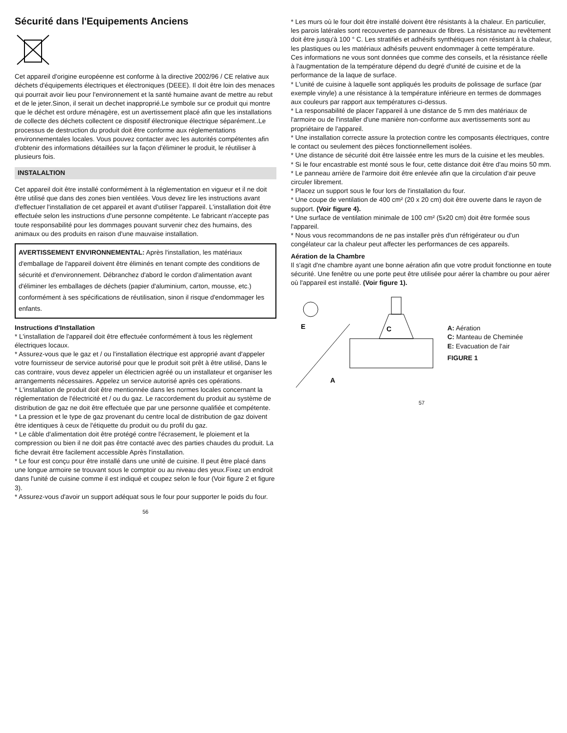Sécurité dans l'Equipements Anciens
Cet appareil d'origine européenne est conforme à la directive 2002/96 / CE relative aux déchets d'équipements électriques et électroniques (DEEE). Il doit être loin des menaces qui pourrait avoir lieu pour l'environnement et la santé humaine avant de mettre au rebut et de le jeter.Sinon, il serait un dechet inapproprié.Le symbole sur ce produit qui montre que le déchet est ordure ménagère, est un avertissement placé afin que les installations de collecte des déchets collectent ce dispositif électronique électrique séparément..Le processus de destruction du produit doit être conforme aux réglementations environnementales locales. Vous pouvez contacter avec les autorités compétentes afin d'obtenir des informations détaillées sur la façon d'éliminer le produit, le réutiliser à plusieurs fois.
INSTALALTION
Cet appareil doit être installé conformément à la réglementation en vigueur et il ne doit être utilisé que dans des zones bien ventilées. Vous devez lire les instructions avant d'effectuer l'installation de cet appareil et avant d'utiliser l'appareil. L'installation doit être effectuée selon les instructions d'une personne compétente. Le fabricant n'accepte pas toute responsabilité pour les dommages pouvant survenir chez des humains, des animaux ou des produits en raison d'une mauvaise installation.
AVERTISSEMENT ENVIRONNEMENTAL: Après l'installation, les matériaux d'emballage de l'appareil doivent être éliminés en tenant compte des conditions de sécurité et d'environnement. Débranchez d'abord le cordon d'alimentation avant d'éliminer les emballages de déchets (papier d'aluminium, carton, mousse, etc.) conformément à ses spécifications de réutilisation, sinon il risque d'endommager les enfants.
Instructions d'Installation
* L'installation de l'appareil doit être effectuée conformément à tous les règlement électriques locaux.
* Assurez-vous que le gaz et / ou l'installation électrique est approprié avant d'appeler votre fournisseur de service autorisé pour que le produit soit prêt à être utilisé, Dans le cas contraire, vous devez appeler un électricien agréé ou un installateur et organiser les arrangements nécessaires. Appelez un service autorisé après ces opérations.
* L'installation de produit doit être mentionnée dans les normes locales concernant la réglementation de l'électricité et / ou du gaz. Le raccordement du produit au système de distribution de gaz ne doit être effectuée que par une personne qualifiée et compétente.
* La pression et le type de gaz provenant du centre local de distribution de gaz doivent être identiques à ceux de l'étiquette du produit ou du profil du gaz.
* Le câble d'alimentation doit être protégé contre l'écrasement, le ploiement et la compression ou bien il ne doit pas être contacté avec des parties chaudes du produit. La fiche devrait être facilement accessible Après l'installation.
* Le four est conçu pour être installé dans une unité de cuisine. Il peut être placé dans une longue armoire se trouvant sous le comptoir ou au niveau des yeux.Fixez un endroit dans l'unité de cuisine comme il est indiqué et coupez selon le four (Voir figure 2 et figure 3).
* Assurez-vous d'avoir un support adéquat sous le four pour supporter le poids du four.
56
* Les murs où le four doit être installé doivent être résistants à la chaleur. En particulier, les parois latérales sont recouvertes de panneaux de fibres. La résistance au revêtement doit être jusqu'à 100 ° C. Les stratifiés et adhésifs synthétiques non résistant à la chaleur, les plastiques ou les matériaux adhésifs peuvent endommager à cette température.
Ces informations ne vous sont données que comme des conseils, et la résistance réelle à l'augmentation de la température dépend du degré d'unité de cuisine et de la performance de la laque de surface.
* L'unité de cuisine à laquelle sont appliqués les produits de polissage de surface (par exemple vinyle) a une résistance à la température inférieure en termes de dommages aux couleurs par rapport aux températures ci-dessus.
* La responsabilité de placer l'appareil à une distance de 5 mm des matériaux de l'armoire ou de l'installer d'une manière non-conforme aux avertissements sont au propriétaire de l'appareil.
* Une installation correcte assure la protection contre les composants électriques, contre le contact ou seulement des pièces fonctionnellement isolées.
* Une distance de sécurité doit être laissée entre les murs de la cuisine et les meubles.
* Si le four encastrable est monté sous le four, cette distance doit être d'au moins 50 mm.
* Le panneau arrière de l'armoire doit être enlevée afin que la circulation d'air peuve circuler librement.
* Placez un support sous le four lors de l'installation du four.
* Une coupe de ventilation de 400 cm² (20 x 20 cm) doit être ouverte dans le rayon de support. (Voir figure 4).
* Une surface de ventilation minimale de 100 cm² (5x20 cm) doit être formée sous l'appareil.
* Nous vous recommandons de ne pas installer près d'un réfrigérateur ou d'un congélateur car la chaleur peut affecter les performances de ces appareils.
Aération de la Chambre
Il s'agit d'ne chambre ayant une bonne aération afin que votre produit fonctionne en toute sécurité. Une fenêtre ou une porte peut être utilisée pour aérer la chambre ou pour aérer où l'appareil est installé. (Voir figure 1).
E
A
C
A: Aération
C: Manteau de Cheminée
E: Evacuation de l'air
FIGURE 1
57